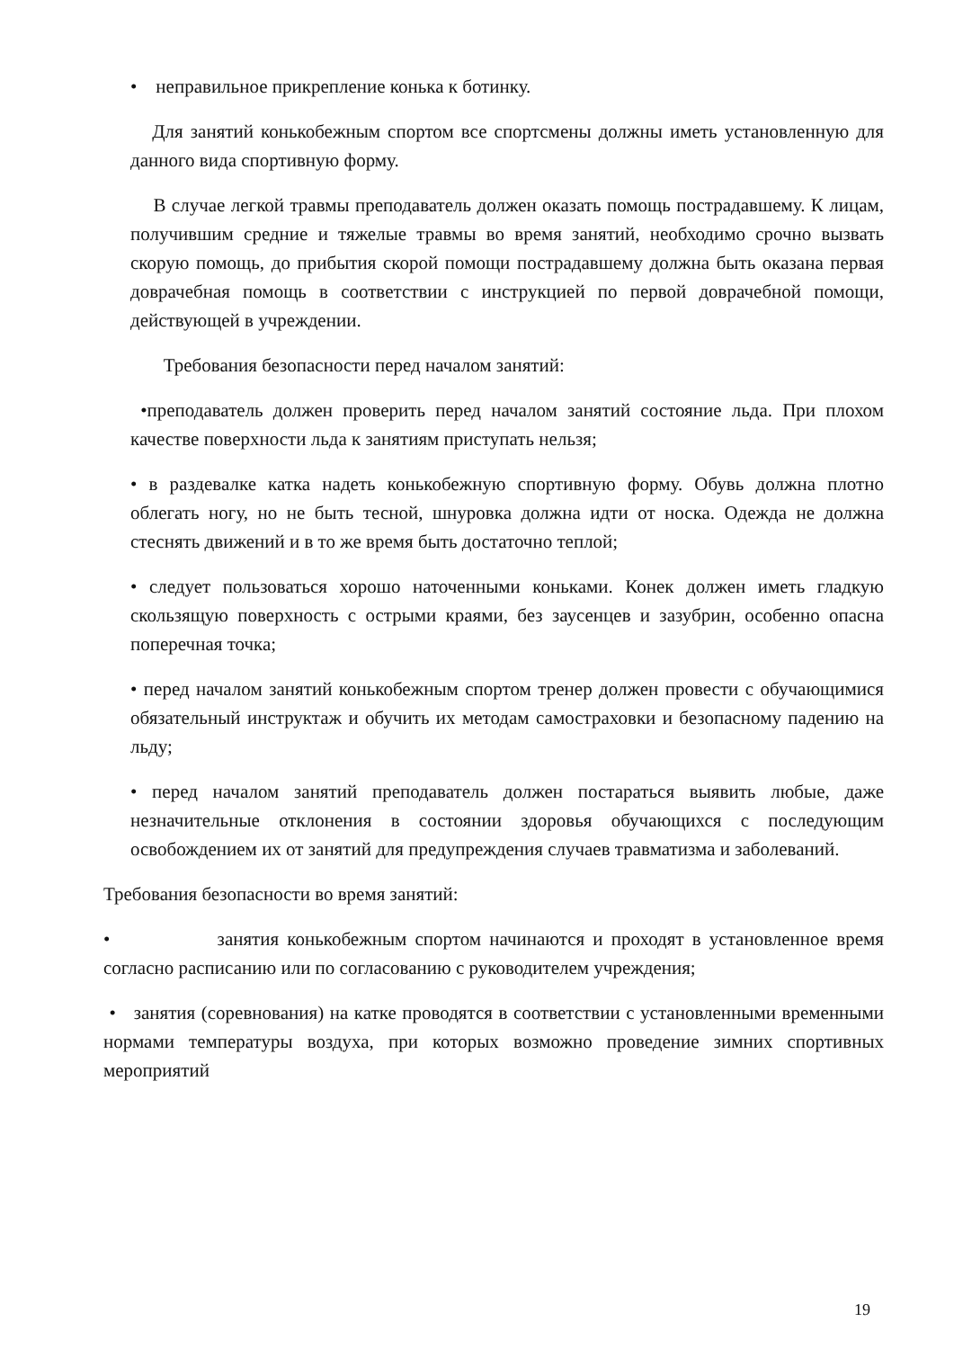• неправильное прикрепление конька к ботинку.
Для занятий конькобежным спортом все спортсмены должны иметь установленную для данного вида спортивную форму.
В случае легкой травмы преподаватель должен оказать помощь пострадавшему. К лицам, получившим средние и тяжелые травмы во время занятий, необходимо срочно вызвать скорую помощь, до прибытия скорой помощи пострадавшему должна быть оказана первая доврачебная помощь в соответствии с инструкцией по первой доврачебной помощи, действующей в учреждении.
Требования безопасности перед началом занятий:
•преподаватель должен проверить перед началом занятий состояние льда. При плохом качестве поверхности льда к занятиям приступать нельзя;
• в раздевалке катка надеть конькобежную спортивную форму. Обувь должна плотно облегать ногу, но не быть тесной, шнуровка должна идти от носка. Одежда не должна стеснять движений и в то же время быть достаточно теплой;
• следует пользоваться хорошо наточенными коньками. Конек должен иметь гладкую скользящую поверхность с острыми краями, без заусенцев и зазубрин, особенно опасна поперечная точка;
• перед началом занятий конькобежным спортом тренер должен провести с обучающимися обязательный инструктаж и обучить их методам самостраховки и безопасному падению на льду;
• перед началом занятий преподаватель должен постараться выявить любые, даже незначительные отклонения в состоянии здоровья обучающихся с последующим освобождением их от занятий для предупреждения случаев травматизма и заболеваний.
Требования безопасности во время занятий:
• занятия конькобежным спортом начинаются и проходят в установленное время согласно расписанию или по согласованию с руководителем учреждения;
• занятия (соревнования) на катке проводятся в соответствии с установленными временными нормами температуры воздуха, при которых возможно проведение зимних спортивных мероприятий
19